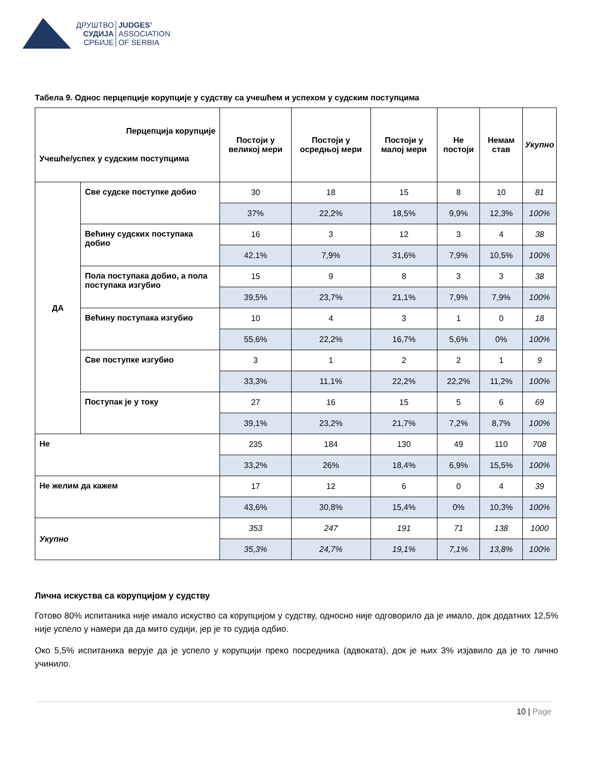ДРУШТВО
СУДИЈА
СРБИЈЕ
JUDGES’
ASSOCIATION
OF SERBIA
Табела 9. Однос перцепције корупције у судству са учешћем и успехом у судским поступцима
| Перцепција корупције Учешће/успех у судским поступцима | | Постоји у великој мери | Постоји у осредњој мери | Постоји у малој мери | Не постоји | Немам став | Укупно |
| --- | --- | --- | --- | --- | --- | --- | --- |
| ДА | Све судске поступке добио | 30 | 18 | 15 | 8 | 10 | 81 |
| | | 37% | 22,2% | 18,5% | 9,9% | 12,3% | 100% |
| | Већину судских поступака добио | 16 | 3 | 12 | 3 | 4 | 38 |
| | | 42,1% | 7,9% | 31,6% | 7,9% | 10,5% | 100% |
| | Пола поступака добио, а пола поступака изгубио | 15 | 9 | 8 | 3 | 3 | 38 |
| | | 39,5% | 23,7% | 21,1% | 7,9% | 7,9% | 100% |
| | Већину поступака изгубио | 10 | 4 | 3 | 1 | 0 | 18 |
| | | 55,6% | 22,2% | 16,7% | 5,6% | 0% | 100% |
| | Све поступке изгубио | 3 | 1 | 2 | 2 | 1 | 9 |
| | | 33,3% | 11,1% | 22,2% | 22,2% | 11,2% | 100% |
| | Поступак је у току | 27 | 16 | 15 | 5 | 6 | 69 |
| | | 39,1% | 23,2% | 21,7% | 7,2% | 8,7% | 100% |
| Не | | 235 | 184 | 130 | 49 | 110 | 708 |
| | | 33,2% | 26% | 18,4% | 6,9% | 15,5% | 100% |
| Не желим да кажем | | 17 | 12 | 6 | 0 | 4 | 39 |
| | | 43,6% | 30,8% | 15,4% | 0% | 10,3% | 100% |
| Укупно | | 353 | 247 | 191 | 71 | 138 | 1000 |
| | | 35,3% | 24,7% | 19,1% | 7,1% | 13,8% | 100% |
Лична искуства са корупцијом у судству
Готово 80% испитаника није имало искуство са корупцијом у судству, односно није одговорило да је имало, док додатних 12,5% није успело у намери да да мито судији, јер је то судија одбио.
Око 5,5% испитаника верује да је успело у корупцији преко посредника (адвоката), док је њих 3% изјавило да је то лично учинило.
10 | Page